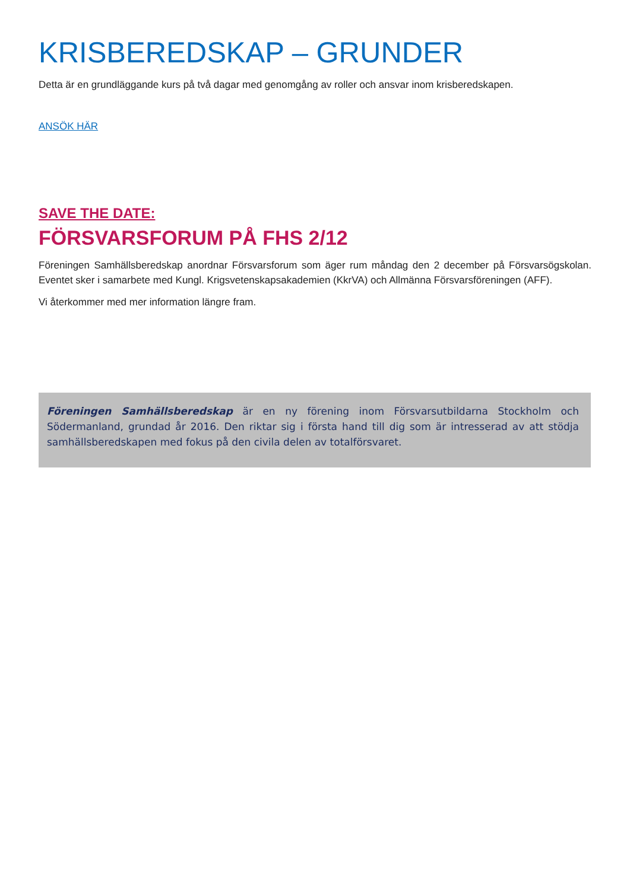KRISBEREDSKAP – GRUNDER
Detta är en grundläggande kurs på två dagar med genomgång av roller och ansvar inom krisberedskapen.
ANSÖK HÄR
SAVE THE DATE:
FÖRSVARSFORUM PÅ FHS 2/12
Föreningen Samhällsberedskap anordnar Försvarsforum som äger rum måndag den 2 december på Försvarsögskolan. Eventet sker i samarbete med Kungl. Krigsvetenskapsakademien (KkrVA) och Allmänna Försvarsföreningen (AFF).
Vi återkommer med mer information längre fram.
Föreningen Samhällsberedskap är en ny förening inom Försvarsutbildarna Stockholm och Södermanland, grundad år 2016. Den riktar sig i första hand till dig som är intresserad av att stödja samhällsberedskapen med fokus på den civila delen av totalförsvaret.